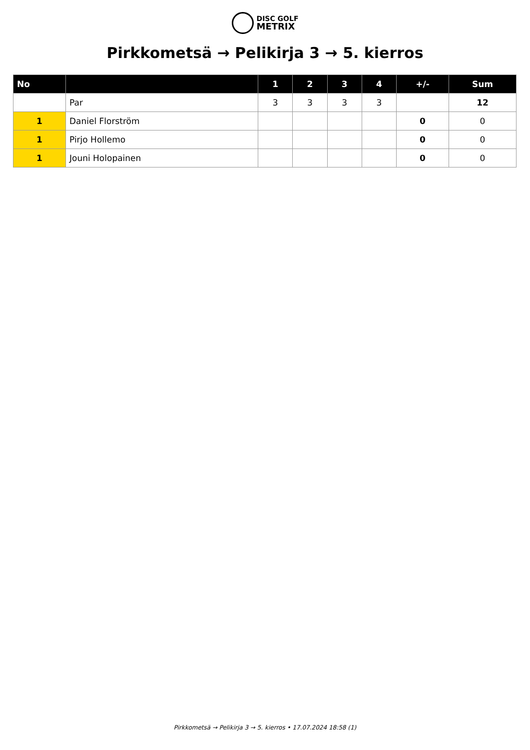DISC GOLF
METRIX
Pirkkometsä → Pelikirja 3 → 5. kierros
| No | | 1 | 2 | 3 | 4 | +/- | Sum |
| --- | --- | --- | --- | --- | --- | --- | --- |
| | Par | 3 | 3 | 3 | 3 | | 12 |
| 1 | Daniel Florström | | | | | 0 | 0 |
| 1 | Pirjo Hollemo | | | | | 0 | 0 |
| 1 | Jouni Holopainen | | | | | 0 | 0 |
Pirkkometsä → Pelikirja 3 → 5. kierros • 17.07.2024 18:58 (1)